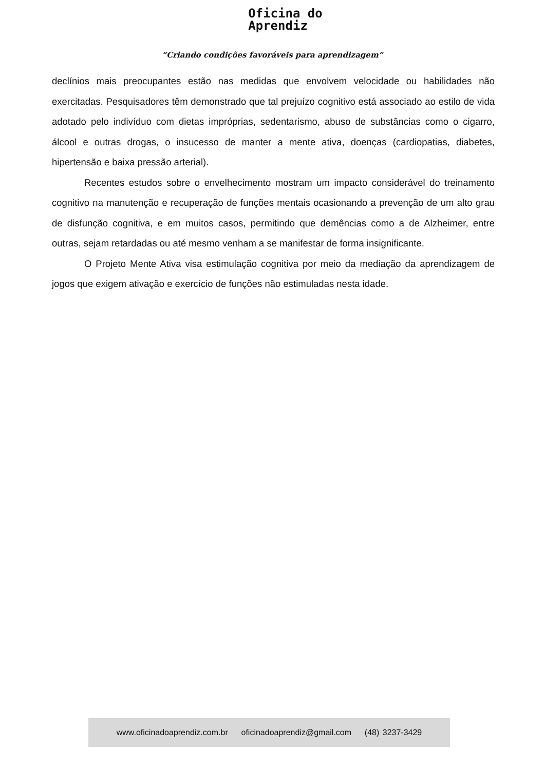Oficina do
Aprendiz
“Criando condições favoráveis para aprendizagem”
declínios mais preocupantes estão nas medidas que envolvem velocidade ou habilidades não exercitadas. Pesquisadores têm demonstrado que tal prejuízo cognitivo está associado ao estilo de vida adotado pelo indivíduo com dietas impróprias, sedentarismo, abuso de substâncias como o cigarro, álcool e outras drogas, o insucesso de manter a mente ativa, doenças (cardiopatias, diabetes, hipertensão e baixa pressão arterial).
Recentes estudos sobre o envelhecimento mostram um impacto considerável do treinamento cognitivo na manutenção e recuperação de funções mentais ocasionando a prevenção de um alto grau de disfunção cognitiva, e em muitos casos, permitindo que demências como a de Alzheimer, entre outras, sejam retardadas ou até mesmo venham a se manifestar de forma insignificante.
O Projeto Mente Ativa visa estimulação cognitiva por meio da mediação da aprendizagem de jogos que exigem ativação e exercício de funções não estimuladas nesta idade.
www.oficinadoaprendiz.com.br oficinadoaprendiz@gmail.com (48) 3237-3429